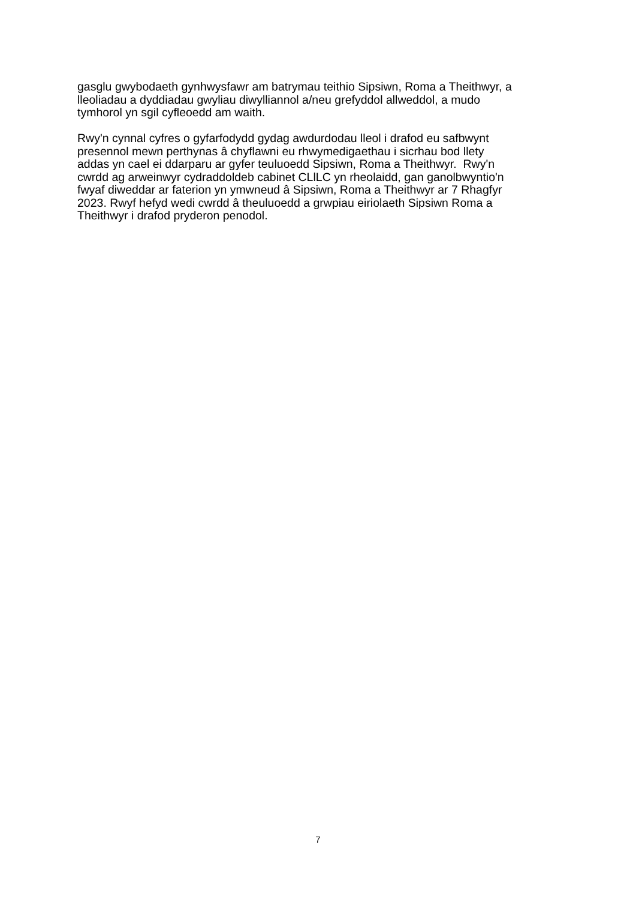gasglu gwybodaeth gynhwysfawr am batrymau teithio Sipsiwn, Roma a Theithwyr, a
lleoliadau a dyddiadau gwyliau diwylliannol a/neu grefyddol allweddol, a mudo
tymhorol yn sgil cyfleoedd am waith.
Rwy'n cynnal cyfres o gyfarfodydd gydag awdurdodau lleol i drafod eu safbwynt
presennol mewn perthynas â chyflawni eu rhwymedigaethau i sicrhau bod llety
addas yn cael ei ddarparu ar gyfer teuluoedd Sipsiwn, Roma a Theithwyr. Rwy'n
cwrdd ag arweinwyr cydraddoldeb cabinet CLlLC yn rheolaidd, gan ganolbwyntio'n
fwyaf diweddar ar faterion yn ymwneud â Sipsiwn, Roma a Theithwyr ar 7 Rhagfyr
2023. Rwyf hefyd wedi cwrdd â theuluoedd a grwpiau eiriolaeth Sipsiwn Roma a
Theithwyr i drafod pryderon penodol.
7